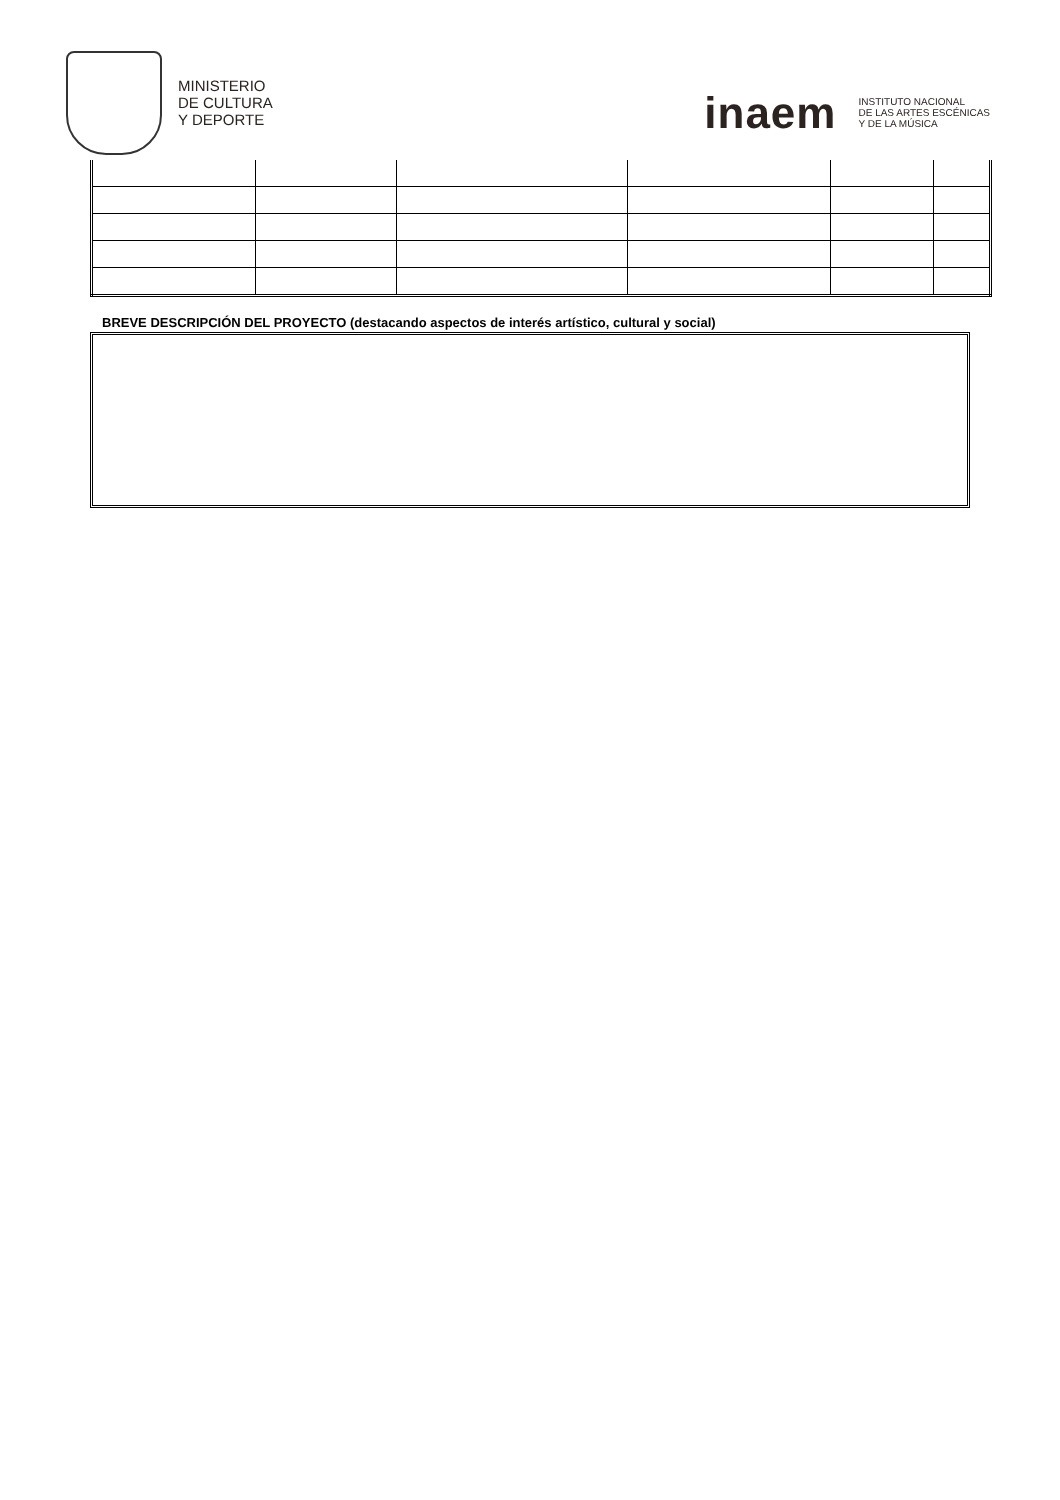MINISTERIO
DE CULTURA
Y DEPORTE
inaem
INSTITUTO NACIONAL
DE LAS ARTES ESCÉNICAS
Y DE LA MÚSICA
BREVE DESCRIPCIÓN DEL PROYECTO (destacando aspectos de interés artístico, cultural y social)